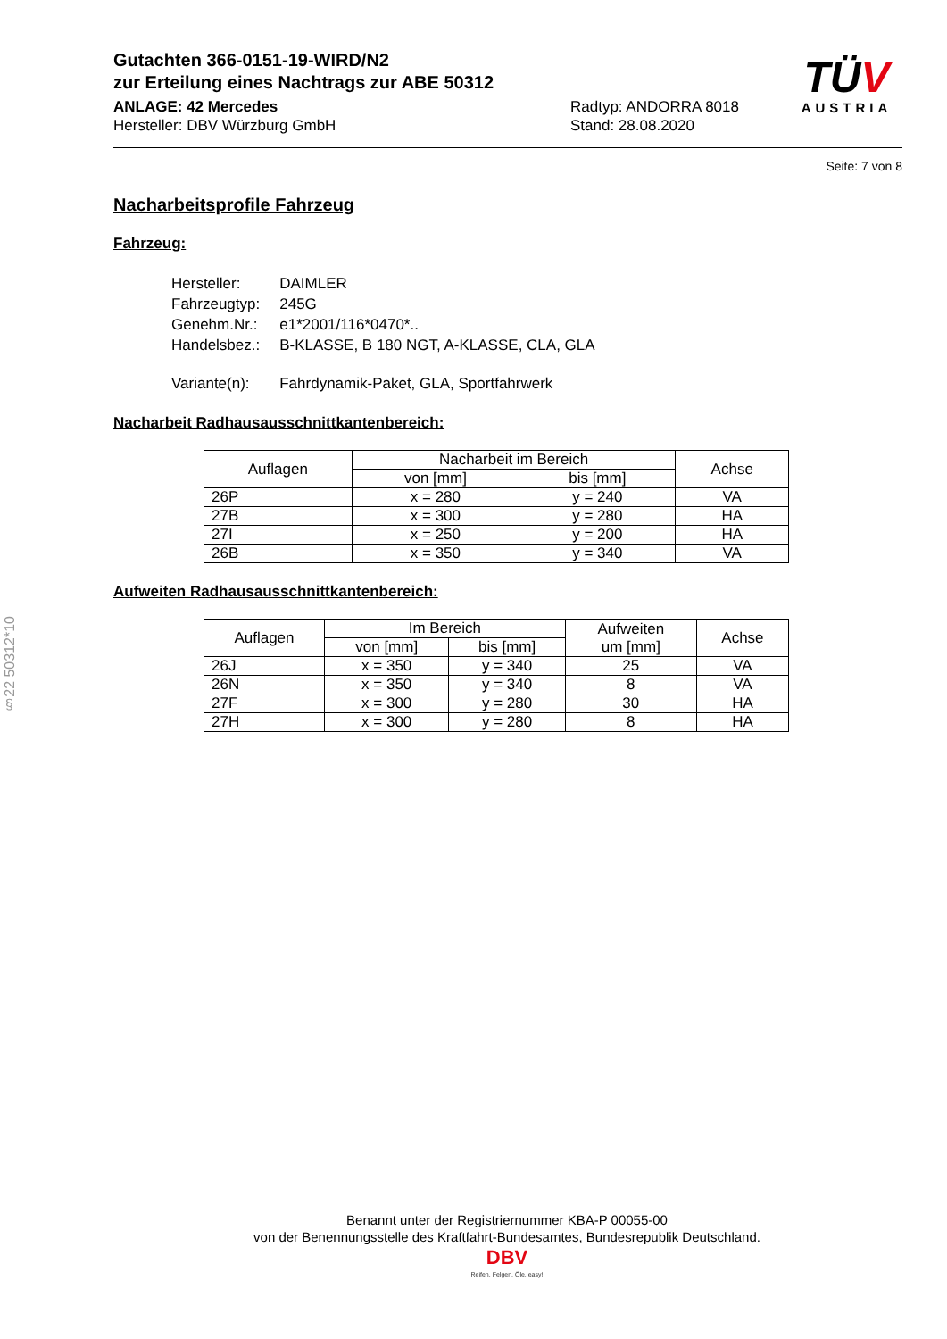Gutachten 366-0151-19-WIRD/N2
zur Erteilung eines Nachtrags zur ABE 50312
ANLAGE: 42 Mercedes
Hersteller: DBV Würzburg GmbH
Radtyp: ANDORRA 8018
Stand: 28.08.2020
TÜV
AUSTRIA
Seite: 7 von 8
Nacharbeitsprofile Fahrzeug
Fahrzeug:
| Hersteller: | DAIMLER |
| Fahrzeugtyp: | 245G |
| Genehm.Nr.: | e1*2001/116*0470*.. |
| Handelsbez.: | B-KLASSE, B 180 NGT, A-KLASSE, CLA, GLA |
| Variante(n): | Fahrdynamik-Paket, GLA, Sportfahrwerk |
Nacharbeit Radhausausschnittkantenbereich:
| Auflagen | Nacharbeit im Bereich | | Achse |
| --- | --- | --- | --- |
| | von [mm] | bis [mm] | |
| 26P | x = 280 | y = 240 | VA |
| 27B | x = 300 | y = 280 | HA |
| 27I | x = 250 | y = 200 | HA |
| 26B | x = 350 | y = 340 | VA |
Aufweiten Radhausausschnittkantenbereich:
| Auflagen | Im Bereich | | Aufweiten um [mm] | Achse |
| --- | --- | --- | --- | --- |
| | von [mm] | bis [mm] | | |
| 26J | x = 350 | y = 340 | 25 | VA |
| 26N | x = 350 | y = 340 | 8 | VA |
| 27F | x = 300 | y = 280 | 30 | HA |
| 27H | x = 300 | y = 280 | 8 | HA |
§22 50312*10
Benannt unter der Registriernummer KBA-P 00055-00
von der Benennungsstelle des Kraftfahrt-Bundesamtes, Bundesrepublik Deutschland.
DBV
Reifen. Felgen. Öle. easy!